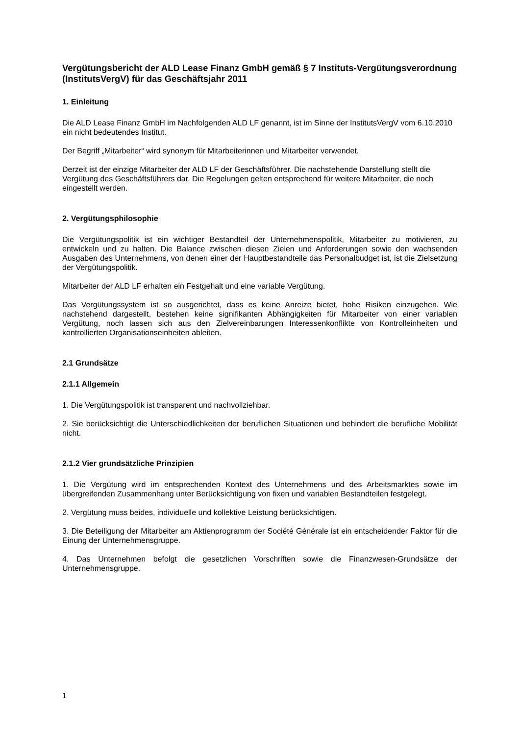Vergütungsbericht der ALD Lease Finanz GmbH gemäß § 7 Instituts-Vergütungsverordnung (InstitutsVergV) für das Geschäftsjahr 2011
1. Einleitung
Die ALD Lease Finanz GmbH im Nachfolgenden ALD LF genannt, ist im Sinne der InstitutsVergV vom 6.10.2010 ein nicht bedeutendes Institut.
Der Begriff „Mitarbeiter“ wird synonym für Mitarbeiterinnen und Mitarbeiter verwendet.
Derzeit ist der einzige Mitarbeiter der ALD LF der Geschäftsführer. Die nachstehende Darstellung stellt die Vergütung des Geschäftsführers dar. Die Regelungen gelten entsprechend für weitere Mitarbeiter, die noch eingestellt werden.
2. Vergütungsphilosophie
Die Vergütungspolitik ist ein wichtiger Bestandteil der Unternehmenspolitik, Mitarbeiter zu motivieren, zu entwickeln und zu halten. Die Balance zwischen diesen Zielen und Anforderungen sowie den wachsenden Ausgaben des Unternehmens, von denen einer der Hauptbestandteile das Personalbudget ist, ist die Zielsetzung der Vergütungspolitik.
Mitarbeiter der ALD LF erhalten ein Festgehalt und eine variable Vergütung.
Das Vergütungssystem ist so ausgerichtet, dass es keine Anreize bietet, hohe Risiken einzugehen. Wie nachstehend dargestellt, bestehen keine signifikanten Abhängigkeiten für Mitarbeiter von einer variablen Vergütung, noch lassen sich aus den Zielvereinbarungen Interessenkonflikte von Kontrolleinheiten und kontrollierten Organisationseinheiten ableiten.
2.1 Grundsätze
2.1.1 Allgemein
1. Die Vergütungspolitik ist transparent und nachvollziehbar.
2. Sie berücksichtigt die Unterschiedlichkeiten der beruflichen Situationen und behindert die berufliche Mobilität nicht.
2.1.2 Vier grundsätzliche Prinzipien
1. Die Vergütung wird im entsprechenden Kontext des Unternehmens und des Arbeitsmarktes sowie im übergreifenden Zusammenhang unter Berücksichtigung von fixen und variablen Bestandteilen festgelegt.
2. Vergütung muss beides, individuelle und kollektive Leistung berücksichtigen.
3. Die Beteiligung der Mitarbeiter am Aktienprogramm der Société Générale ist ein entscheidender Faktor für die Einung der Unternehmensgruppe.
4. Das Unternehmen befolgt die gesetzlichen Vorschriften sowie die Finanzwesen-Grundsätze der Unternehmensgruppe.
1